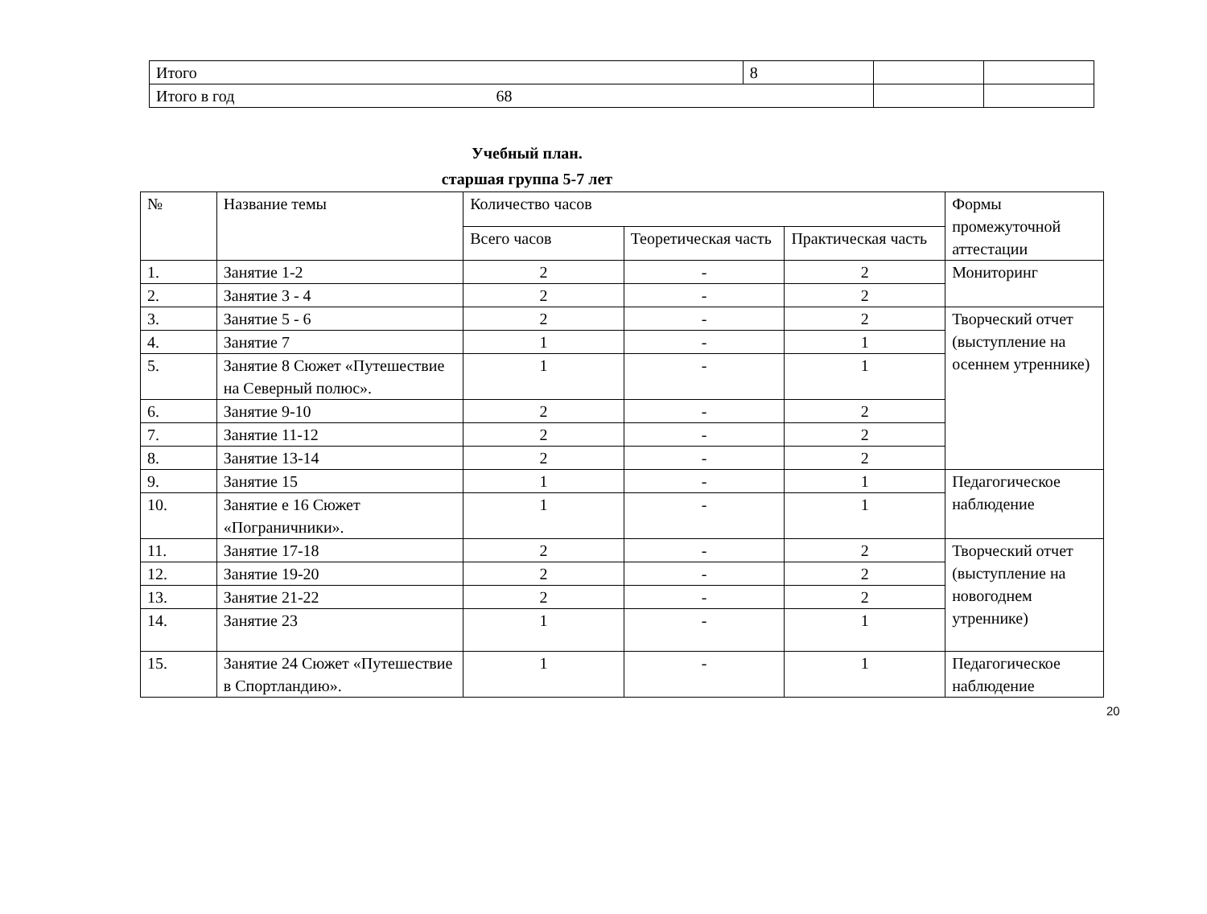| Итого | 8 | | |
| Итого в год 68 | | | |
Учебный план.
старшая группа 5-7 лет
| № | Название темы | Количество часов | | | Формы промежуточной аттестации |
| --- | --- | --- | --- | --- | --- |
| | | Всего часов | Теоретическая часть | Практическая часть | |
| 1. | Занятие 1-2 | 2 | - | 2 | Мониторинг |
| 2. | Занятие 3 - 4 | 2 | - | 2 | |
| 3. | Занятие 5 - 6 | 2 | - | 2 | Творческий отчет (выступление на осеннем утреннике) |
| 4. | Занятие 7 | 1 | - | 1 | |
| 5. | Занятие 8 Сюжет «Путешествие на Северный полюс». | 1 | - | 1 | |
| 6. | Занятие 9-10 | 2 | - | 2 | |
| 7. | Занятие 11-12 | 2 | - | 2 | |
| 8. | Занятие 13-14 | 2 | - | 2 | |
| 9. | Занятие 15 | 1 | - | 1 | Педагогическое наблюдение |
| 10. | Занятие е 16 Сюжет «Пограничники». | 1 | - | 1 | |
| 11. | Занятие 17-18 | 2 | - | 2 | Творческий отчет (выступление на новогоднем утреннике) |
| 12. | Занятие 19-20 | 2 | - | 2 | |
| 13. | Занятие 21-22 | 2 | - | 2 | |
| 14. | Занятие 23 | 1 | - | 1 | |
| 15. | Занятие 24 Сюжет «Путешествие в Спортландию». | 1 | - | 1 | Педагогическое наблюдение |
20